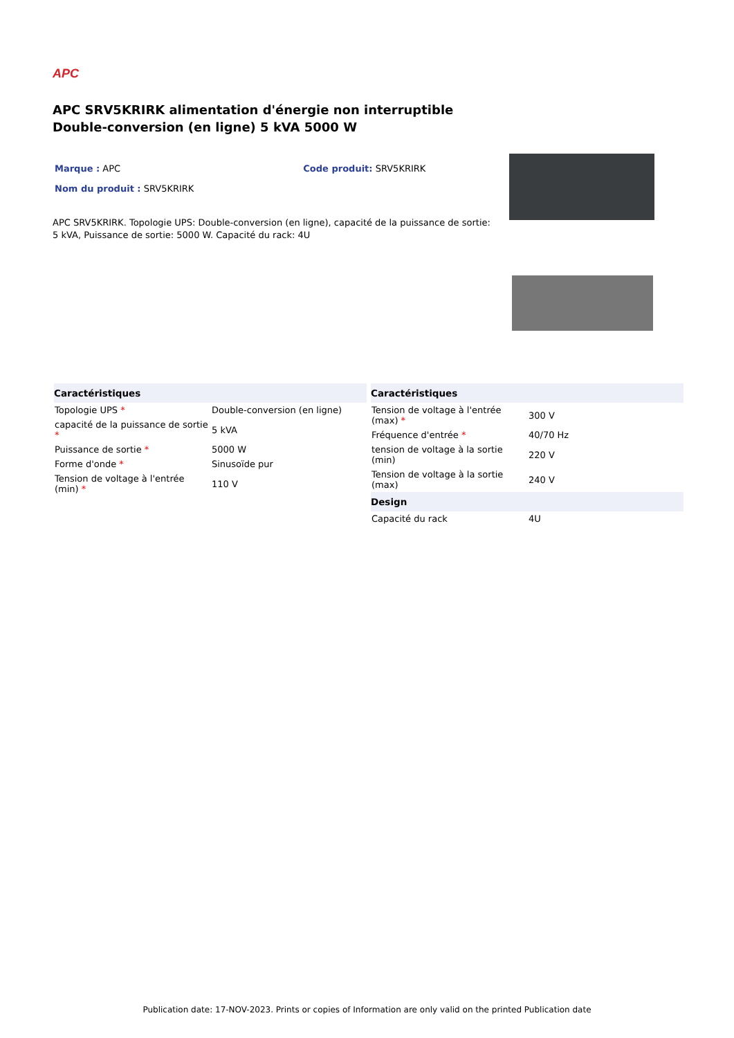APC
APC SRV5KRIRK alimentation d'énergie non interruptible Double-conversion (en ligne) 5 kVA 5000 W
Marque : APC Code produit: SRV5KRIRK
Nom du produit : SRV5KRIRK
APC SRV5KRIRK. Topologie UPS: Double-conversion (en ligne), capacité de la puissance de sortie: 5 kVA, Puissance de sortie: 5000 W. Capacité du rack: 4U
| Caractéristiques | |
| --- | --- |
| Topologie UPS * | Double-conversion (en ligne) |
| capacité de la puissance de sortie * | 5 kVA |
| Puissance de sortie * | 5000 W |
| Forme d'onde * | Sinusoïde pur |
| Tension de voltage à l'entrée (min) * | 110 V |
| Caractéristiques | |
| --- | --- |
| Tension de voltage à l'entrée (max) * | 300 V |
| Fréquence d'entrée * | 40/70 Hz |
| tension de voltage à la sortie (min) | 220 V |
| Tension de voltage à la sortie (max) | 240 V |
| Design | |
| Capacité du rack | 4U |
Publication date: 17-NOV-2023. Prints or copies of Information are only valid on the printed Publication date